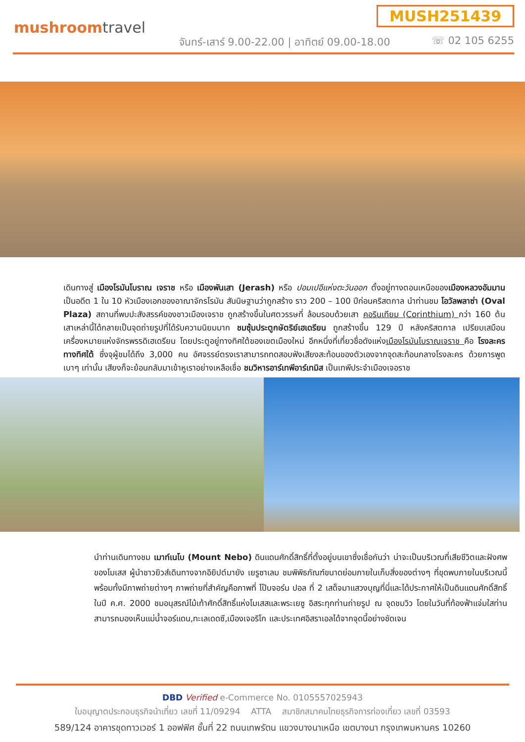MUSH251439
mushroomtravel
จันทร์-เสาร์ 9.00-22.00 | อาทิตย์ 09.00-18.00
☏ 02 105 6255
เดินทางสู่ เมืองโรมันโบราณ เจราช หรือ เมืองพันเสา (Jerash) หรือ ปอมเปอีแห่งตะวันออก ตั้งอยู่ทางตอนเหนือของเมืองหลวงอัมมาน เป็นอดีต 1 ใน 10 หัวเมืองเอกของอาณาจักรโรมัน สันนิษฐานว่าถูกสร้าง ราว 200 – 100 ปีก่อนคริสตกาล นำท่านชม โอวัลพลาซ่า (Oval Plaza) สถานที่พบปะสังสรรค์ของชาวเมืองเจราช ถูกสร้างขึ้นในศตวรรษที่ ล้อมรอบด้วยเสา คอรินเทียม (Corinthium) กว่า 160 ต้น เสาเหล่านี้ได้กลายเป็นจุดถ่ายรูปที่ได้รับความนิยมมาก ชมซุ้มประตูกษัตริย์เฮเดรียน ถูกสร้างขึ้น 129 ปี หลังคริสตกาล เปรียบเสมือนเครื่องหมายแห่งจักรพรรดิเฮเดรียน โดยประตูอยู่ทางทิศใต้ของเขตเมืองใหม่ อีกหนึ่งที่เที่ยวชื่อดังแห่งเมืองโรมันโบราณเจราช คือ โรงละครทางทิศใต้ ซึ่งจุผู้ชมได้ถึง 3,000 คน อัศจรรย์ตรงเราสามารถทดสอบฟังเสียงสะท้อนของตัวเองจากจุดสะท้อนกลางโรงละคร ด้วยการพูดเบาๆ เท่านั้น เสียงก็จะย้อนกลับมาเข้าหูเราอย่างเหลือเชื่อ ชมวิหารอาร์เทพีอาร์เทมิส เป็นเทพีประจำเมืองเจอราช
นำท่านเดินทางชม เมาท์เนโบ (Mount Nebo) ดินแดนศักดิ์สิทธิ์ที่ตั้งอยู่บนเขาซึ่งเชื่อกันว่า น่าจะเป็นบริเวณที่เสียชีวิตและฝังศพของโมเสส ผู้นำชาวยิวส์เดินทางจากอิยิปต์มายัง เยรูซาเลม ชมพิพิธภัณฑ์ขนาดย่อมภายในเก็บสิ่งของต่างๆ ที่ขุดพบภายในบริเวณนี้ พร้อมทั้งมีภาพถ่ายต่างๆ ภาพถ่ายที่สำคัญคือภาพที่ โป๊บจอร์น ปอล ที่ 2 เสด็จมาแสวงบุญที่นี่และได้ประกาศให้เป็นดินแดนศักดิ์สิทธิ์ ในปี ค.ศ. 2000 ชมอนุสรณ์ไม้เท้าศักดิ์สิทธิ์แห่งโมเสสและพระเยซู อิสระทุกท่านถ่ายรูป ณ จุดชมวิว โดยในวันที่ท้องฟ้าแจ่มใสท่านสามารถมองเห็นแม่น้ำจอร์แดน,ทะเลเดดซี,เมืองเจอริโก และประเทศอิสราเอลได้จากจุดนี้อย่างชัดเจน
DBD Verified e-Commerce No. 0105557025943
ใบอนุญาตประกอบธุรกิจนำเที่ยว เลขที่ 11/09294 ATTA สมาชิกสมาคมไทยธุรกิจการท่องเที่ยว เลขที่ 03593
589/124 อาคารชุดทาวเวอร์ 1 ออฟฟิศ ชั้นที่ 22 ถนนเทพรัตน แขวงบางนาเหนือ เขตบางนา กรุงเทพมหานคร 10260